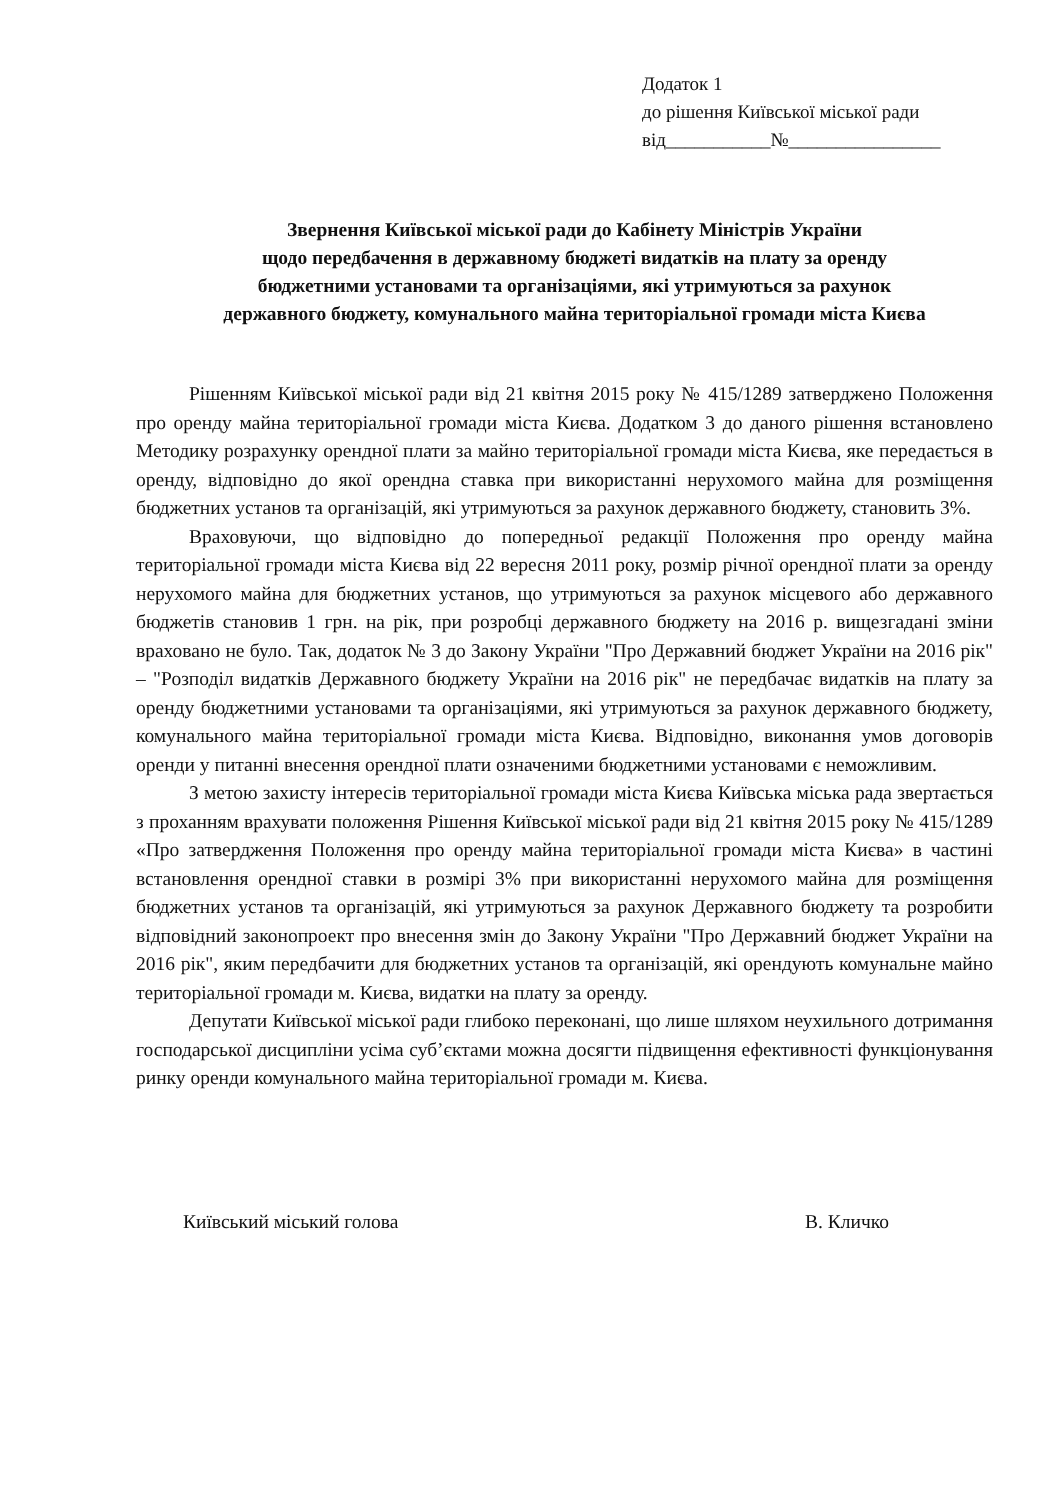Додаток 1
до рішення Київської міської ради
від___________№________________
Звернення Київської міської ради до Кабінету Міністрів України
щодо передбачення в державному бюджеті видатків на плату за оренду
бюджетними установами та організаціями, які утримуються за рахунок
державного бюджету, комунального майна територіальної громади міста Києва
Рішенням Київської міської ради від 21 квітня 2015 року № 415/1289 затверджено Положення про оренду майна територіальної громади міста Києва. Додатком 3 до даного рішення встановлено Методику розрахунку орендної плати за майно територіальної громади міста Києва, яке передається в оренду, відповідно до якої орендна ставка при використанні нерухомого майна для розміщення бюджетних установ та організацій, які утримуються за рахунок державного бюджету, становить 3%.
Враховуючи, що відповідно до попередньої редакції Положення про оренду майна територіальної громади міста Києва від 22 вересня 2011 року, розмір річної орендної плати за оренду нерухомого майна для бюджетних установ, що утримуються за рахунок місцевого або державного бюджетів становив 1 грн. на рік, при розробці державного бюджету на 2016 р. вищезгадані зміни враховано не було. Так, додаток № 3 до Закону України "Про Державний бюджет України на 2016 рік" – "Розподіл видатків Державного бюджету України на 2016 рік" не передбачає видатків на плату за оренду бюджетними установами та організаціями, які утримуються за рахунок державного бюджету, комунального майна територіальної громади міста Києва. Відповідно, виконання умов договорів оренди у питанні внесення орендної плати означеними бюджетними установами є неможливим.
З метою захисту інтересів територіальної громади міста Києва Київська міська рада звертається з проханням врахувати положення Рішення Київської міської ради від 21 квітня 2015 року № 415/1289 «Про затвердження Положення про оренду майна територіальної громади міста Києва» в частині встановлення орендної ставки в розмірі 3% при використанні нерухомого майна для розміщення бюджетних установ та організацій, які утримуються за рахунок Державного бюджету та розробити відповідний законопроект про внесення змін до Закону України "Про Державний бюджет України на 2016 рік", яким передбачити для бюджетних установ та організацій, які орендують комунальне майно територіальної громади м. Києва, видатки на плату за оренду.
Депутати Київської міської ради глибоко переконані, що лише шляхом неухильного дотримання господарської дисципліни усіма суб’єктами можна досягти підвищення ефективності функціонування ринку оренди комунального майна територіальної громади м. Києва.
Київський міський голова В. Кличко